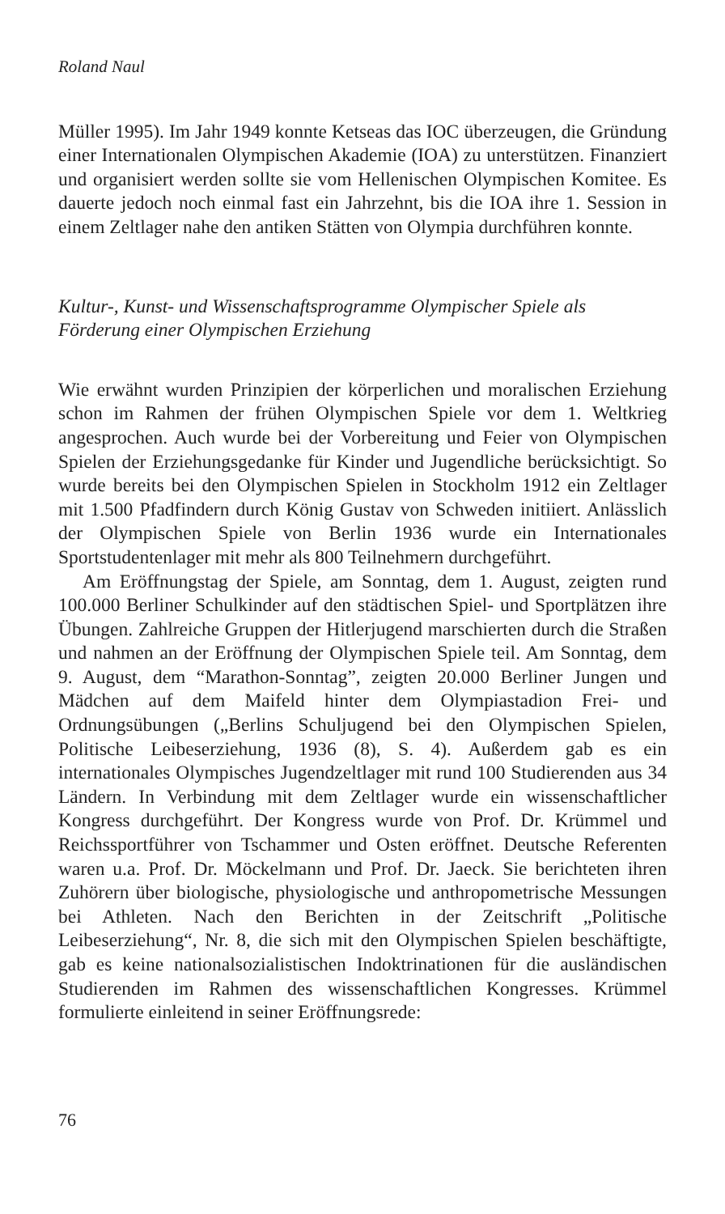Roland Naul
Müller 1995). Im Jahr 1949 konnte Ketseas das IOC überzeugen, die Gründung einer Internationalen Olympischen Akademie (IOA) zu unterstützen. Finanziert und organisiert werden sollte sie vom Hellenischen Olympischen Komitee. Es dauerte jedoch noch einmal fast ein Jahrzehnt, bis die IOA ihre 1. Session in einem Zeltlager nahe den antiken Stätten von Olympia durchführen konnte.
Kultur-, Kunst- und Wissenschaftsprogramme Olympischer Spiele als Förderung einer Olympischen Erziehung
Wie erwähnt wurden Prinzipien der körperlichen und moralischen Erziehung schon im Rahmen der frühen Olympischen Spiele vor dem 1. Weltkrieg angesprochen. Auch wurde bei der Vorbereitung und Feier von Olympischen Spielen der Erziehungsgedanke für Kinder und Jugendliche berücksichtigt. So wurde bereits bei den Olympischen Spielen in Stockholm 1912 ein Zeltlager mit 1.500 Pfadfindern durch König Gustav von Schweden initiiert. Anlässlich der Olympischen Spiele von Berlin 1936 wurde ein Internationales Sportstudentenlager mit mehr als 800 Teilnehmern durchgeführt.
Am Eröffnungstag der Spiele, am Sonntag, dem 1. August, zeigten rund 100.000 Berliner Schulkinder auf den städtischen Spiel- und Sportplätzen ihre Übungen. Zahlreiche Gruppen der Hitlerjugend marschierten durch die Straßen und nahmen an der Eröffnung der Olympischen Spiele teil. Am Sonntag, dem 9. August, dem “Marathon-Sonntag”, zeigten 20.000 Berliner Jungen und Mädchen auf dem Maifeld hinter dem Olympiastadion Frei- und Ordnungsübungen („Berlins Schuljugend bei den Olympischen Spielen, Politische Leibeserziehung, 1936 (8), S. 4). Außerdem gab es ein internationales Olympisches Jugendzeltlager mit rund 100 Studierenden aus 34 Ländern. In Verbindung mit dem Zeltlager wurde ein wissenschaftlicher Kongress durchgeführt. Der Kongress wurde von Prof. Dr. Krümmel und Reichssportführer von Tschammer und Osten eröffnet. Deutsche Referenten waren u.a. Prof. Dr. Möckelmann und Prof. Dr. Jaeck. Sie berichteten ihren Zuhörern über biologische, physiologische und anthropometrische Messungen bei Athleten. Nach den Berichten in der Zeitschrift „Politische Leibeserziehung“, Nr. 8, die sich mit den Olympischen Spielen beschäftigte, gab es keine nationalsozialistischen Indoktrinationen für die ausländischen Studierenden im Rahmen des wissenschaftlichen Kongresses. Krümmel formulierte einleitend in seiner Eröffnungsrede:
76